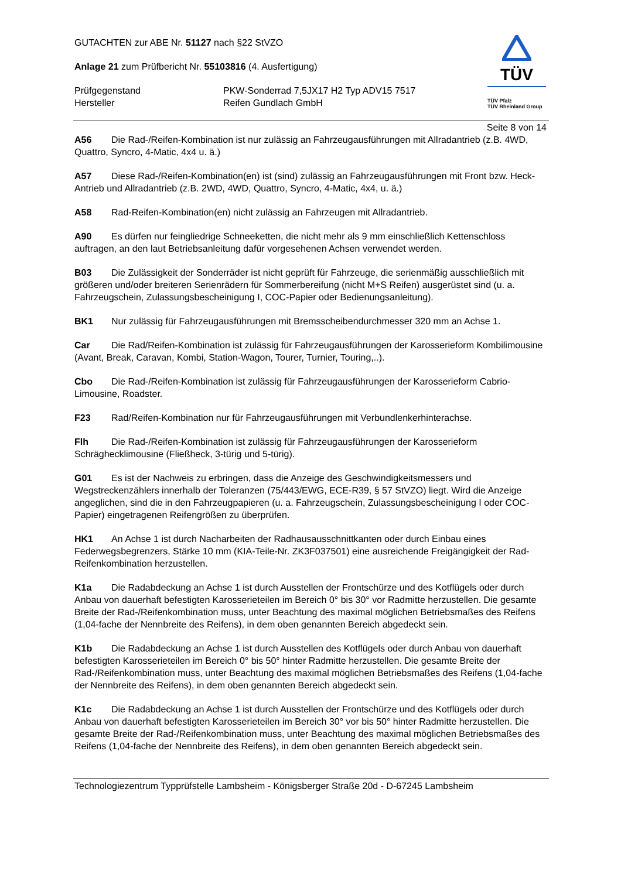TÜV
TÜV Pfalz
TÜV Rheinland Group
GUTACHTEN zur ABE Nr. 51127 nach §22 StVZO
Anlage 21 zum Prüfbericht Nr. 55103816 (4. Ausfertigung)
Prüfgegenstand PKW-Sonderrad 7,5JX17 H2 Typ ADV15 7517
Hersteller Reifen Gundlach GmbH
Seite 8 von 14
A56 Die Rad-/Reifen-Kombination ist nur zulässig an Fahrzeugausführungen mit Allradantrieb (z.B. 4WD, Quattro, Syncro, 4-Matic, 4x4 u. ä.)
A57 Diese Rad-/Reifen-Kombination(en) ist (sind) zulässig an Fahrzeugausführungen mit Front bzw. Heck-Antrieb und Allradantrieb (z.B. 2WD, 4WD, Quattro, Syncro, 4-Matic, 4x4, u. ä.)
A58 Rad-Reifen-Kombination(en) nicht zulässig an Fahrzeugen mit Allradantrieb.
A90 Es dürfen nur feingliedrige Schneeketten, die nicht mehr als 9 mm einschließlich Kettenschloss auftragen, an den laut Betriebsanleitung dafür vorgesehenen Achsen verwendet werden.
B03 Die Zulässigkeit der Sonderräder ist nicht geprüft für Fahrzeuge, die serienmäßig ausschließlich mit größeren und/oder breiteren Serienrädern für Sommerbereifung (nicht M+S Reifen) ausgerüstet sind (u. a. Fahrzeugschein, Zulassungsbescheinigung I, COC-Papier oder Bedienungsanleitung).
BK1 Nur zulässig für Fahrzeugausführungen mit Bremsscheibendurchmesser 320 mm an Achse 1.
Car Die Rad/Reifen-Kombination ist zulässig für Fahrzeugausführungen der Karosserieform Kombilimousine (Avant, Break, Caravan, Kombi, Station-Wagon, Tourer, Turnier, Touring,..).
Cbo Die Rad-/Reifen-Kombination ist zulässig für Fahrzeugausführungen der Karosserieform Cabrio-Limousine, Roadster.
F23 Rad/Reifen-Kombination nur für Fahrzeugausführungen mit Verbundlenkerhinterachse.
Flh Die Rad-/Reifen-Kombination ist zulässig für Fahrzeugausführungen der Karosserieform Schräghecklimousine (Fließheck, 3-türig und 5-türig).
G01 Es ist der Nachweis zu erbringen, dass die Anzeige des Geschwindigkeitsmessers und Wegstreckenzählers innerhalb der Toleranzen (75/443/EWG, ECE-R39, § 57 StVZO) liegt. Wird die Anzeige angeglichen, sind die in den Fahrzeugpapieren (u. a. Fahrzeugschein, Zulassungsbescheinigung I oder COC-Papier) eingetragenen Reifengrößen zu überprüfen.
HK1 An Achse 1 ist durch Nacharbeiten der Radhausausschnittkanten oder durch Einbau eines Federwegsbegrenzers, Stärke 10 mm (KIA-Teile-Nr. ZK3F037501) eine ausreichende Freigängigkeit der Rad-Reifenkombination herzustellen.
K1a Die Radabdeckung an Achse 1 ist durch Ausstellen der Frontschürze und des Kotflügels oder durch Anbau von dauerhaft befestigten Karosserieteilen im Bereich 0° bis 30° vor Radmitte herzustellen. Die gesamte Breite der Rad-/Reifenkombination muss, unter Beachtung des maximal möglichen Betriebsmaßes des Reifens (1,04-fache der Nennbreite des Reifens), in dem oben genannten Bereich abgedeckt sein.
K1b Die Radabdeckung an Achse 1 ist durch Ausstellen des Kotflügels oder durch Anbau von dauerhaft befestigten Karosserieteilen im Bereich 0° bis 50° hinter Radmitte herzustellen. Die gesamte Breite der Rad-/Reifenkombination muss, unter Beachtung des maximal möglichen Betriebsmaßes des Reifens (1,04-fache der Nennbreite des Reifens), in dem oben genannten Bereich abgedeckt sein.
K1c Die Radabdeckung an Achse 1 ist durch Ausstellen der Frontschürze und des Kotflügels oder durch Anbau von dauerhaft befestigten Karosserieteilen im Bereich 30° vor bis 50° hinter Radmitte herzustellen. Die gesamte Breite der Rad-/Reifenkombination muss, unter Beachtung des maximal möglichen Betriebsmaßes des Reifens (1,04-fache der Nennbreite des Reifens), in dem oben genannten Bereich abgedeckt sein.
Technologiezentrum Typprüfstelle Lambsheim - Königsberger Straße 20d - D-67245 Lambsheim